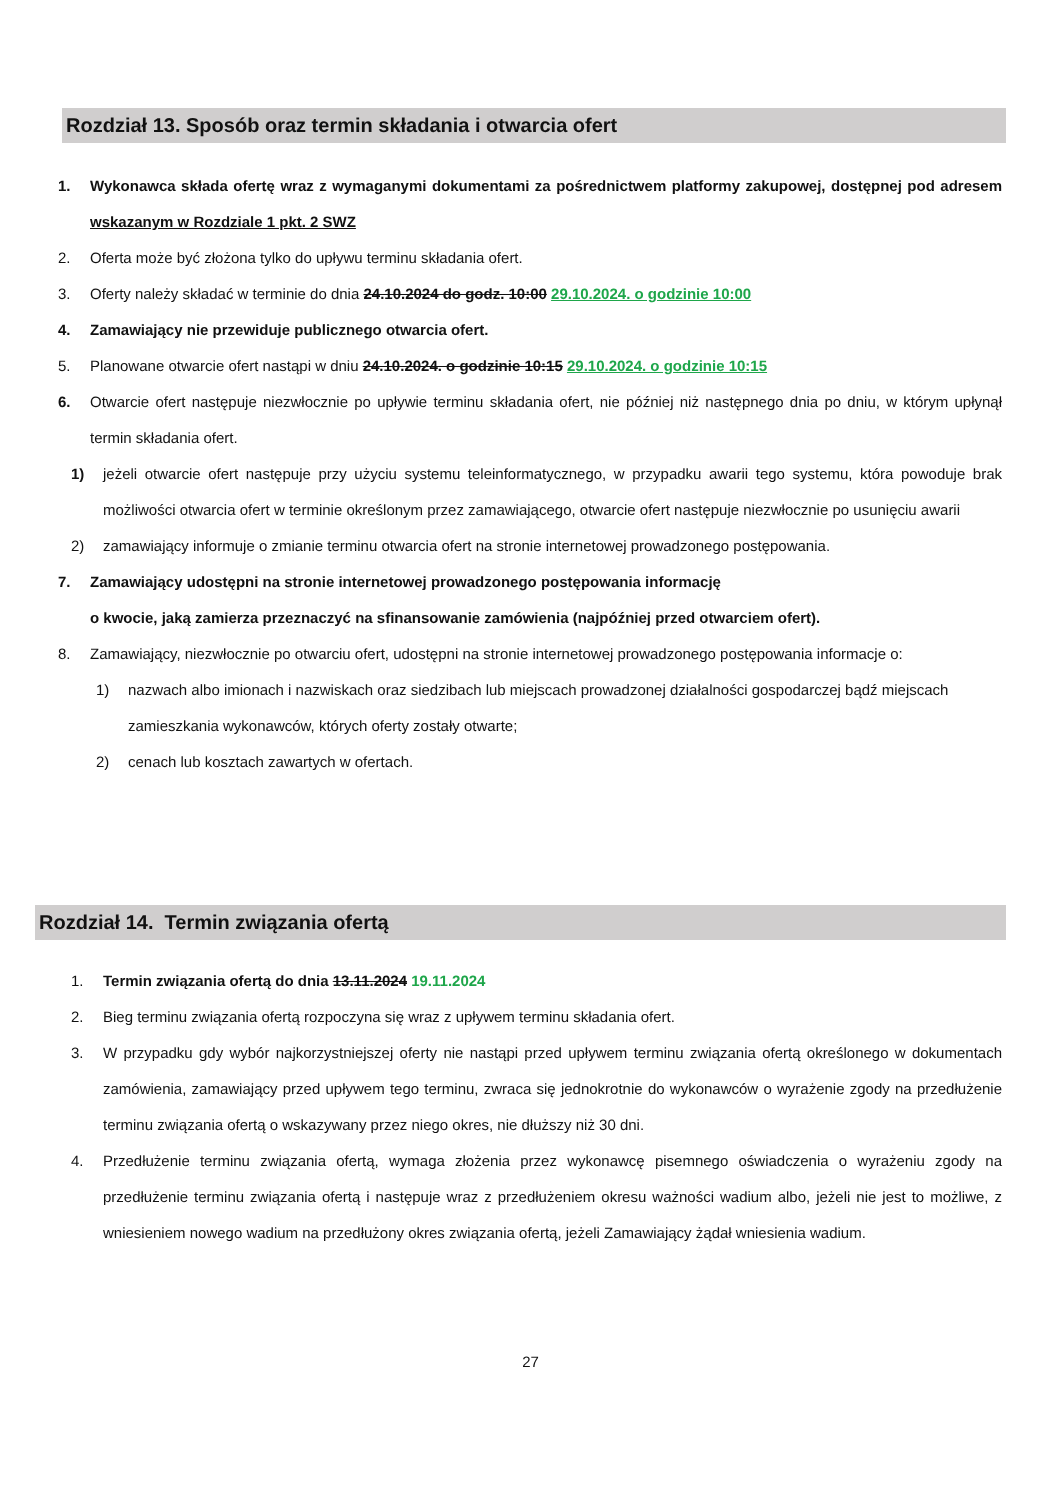Rozdział 13. Sposób oraz termin składania i otwarcia ofert
1. Wykonawca składa ofertę wraz z wymaganymi dokumentami za pośrednictwem platformy zakupowej, dostępnej pod adresem wskazanym w Rozdziale 1 pkt. 2 SWZ
2. Oferta może być złożona tylko do upływu terminu składania ofert.
3. Oferty należy składać w terminie do dnia 24.10.2024 do godz. 10:00 29.10.2024. o godzinie 10:00
4. Zamawiający nie przewiduje publicznego otwarcia ofert.
5. Planowane otwarcie ofert nastąpi w dniu 24.10.2024. o godzinie 10:15 29.10.2024. o godzinie 10:15
6. Otwarcie ofert następuje niezwłocznie po upływie terminu składania ofert, nie później niż następnego dnia po dniu, w którym upłynął termin składania ofert.
1) jeżeli otwarcie ofert następuje przy użyciu systemu teleinformatycznego, w przypadku awarii tego systemu, która powoduje brak możliwości otwarcia ofert w terminie określonym przez zamawiającego, otwarcie ofert następuje niezwłocznie po usunięciu awarii
2) zamawiający informuje o zmianie terminu otwarcia ofert na stronie internetowej prowadzonego postępowania.
7. Zamawiający udostępni na stronie internetowej prowadzonego postępowania informację
o kwocie, jaką zamierza przeznaczyć na sfinansowanie zamówienia (najpóźniej przed otwarciem ofert).
8. Zamawiający, niezwłocznie po otwarciu ofert, udostępni na stronie internetowej prowadzonego postępowania informacje o:
1) nazwach albo imionach i nazwiskach oraz siedzibach lub miejscach prowadzonej działalności gospodarczej bądź miejscach zamieszkania wykonawców, których oferty zostały otwarte;
2) cenach lub kosztach zawartych w ofertach.
Rozdział 14. Termin związania ofertą
1. Termin związania ofertą do dnia 13.11.2024 19.11.2024
2. Bieg terminu związania ofertą rozpoczyna się wraz z upływem terminu składania ofert.
3. W przypadku gdy wybór najkorzystniejszej oferty nie nastąpi przed upływem terminu związania ofertą określonego w dokumentach zamówienia, zamawiający przed upływem tego terminu, zwraca się jednokrotnie do wykonawców o wyrażenie zgody na przedłużenie terminu związania ofertą o wskazywany przez niego okres, nie dłuższy niż 30 dni.
4. Przedłużenie terminu związania ofertą, wymaga złożenia przez wykonawcę pisemnego oświadczenia o wyrażeniu zgody na przedłużenie terminu związania ofertą i następuje wraz z przedłużeniem okresu ważności wadium albo, jeżeli nie jest to możliwe, z wniesieniem nowego wadium na przedłużony okres związania ofertą, jeżeli Zamawiający żądał wniesienia wadium.
27